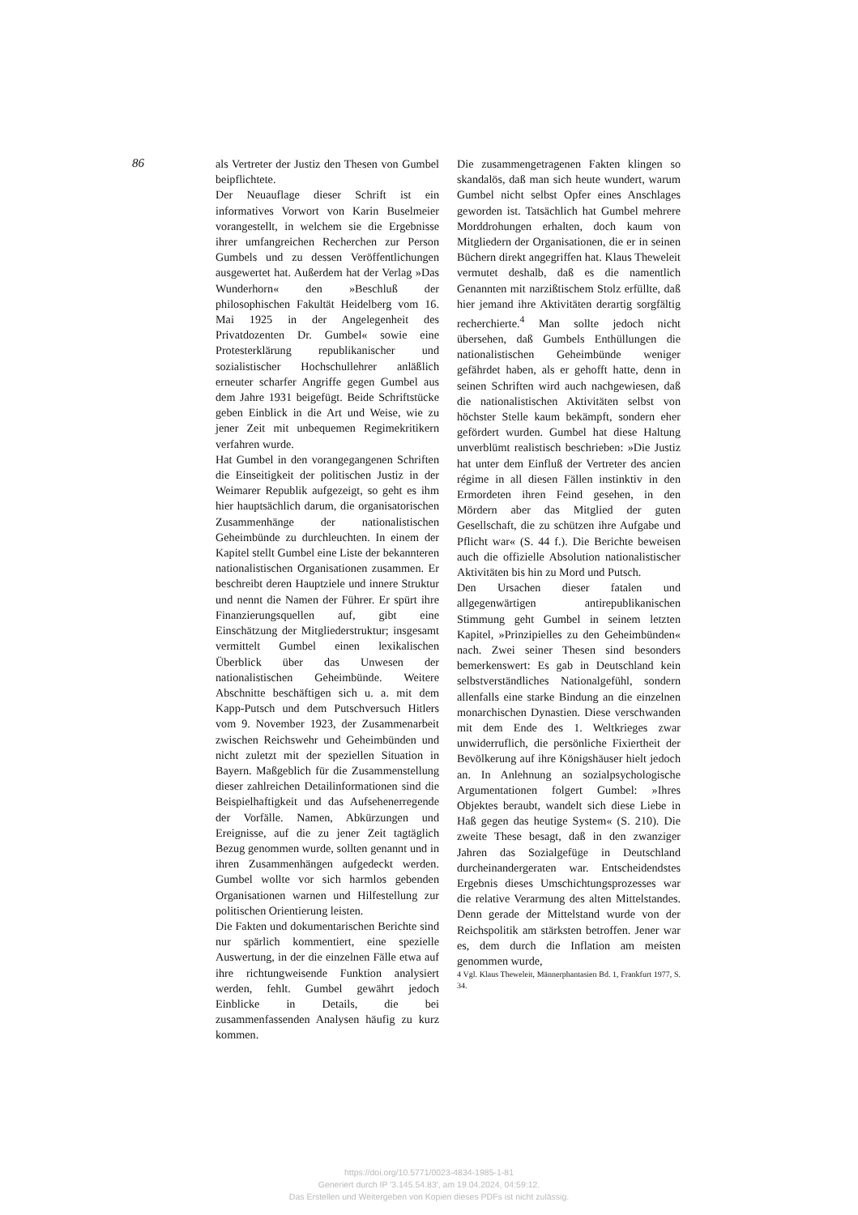86
als Vertreter der Justiz den Thesen von Gumbel beipflichtete.
Der Neuauflage dieser Schrift ist ein informatives Vorwort von Karin Buselmeier vorangestellt, in welchem sie die Ergebnisse ihrer umfangreichen Recherchen zur Person Gumbels und zu dessen Veröffentlichungen ausgewertet hat. Außerdem hat der Verlag »Das Wunderhorn« den »Beschluß der philosophischen Fakultät Heidelberg vom 16. Mai 1925 in der Angelegenheit des Privatdozenten Dr. Gumbel« sowie eine Protesterklärung republikanischer und sozialistischer Hochschullehrer anläßlich erneuter scharfer Angriffe gegen Gumbel aus dem Jahre 1931 beigefügt. Beide Schriftstücke geben Einblick in die Art und Weise, wie zu jener Zeit mit unbequemen Regimekritikern verfahren wurde.
Hat Gumbel in den vorangegangenen Schriften die Einseitigkeit der politischen Justiz in der Weimarer Republik aufgezeigt, so geht es ihm hier hauptsächlich darum, die organisatorischen Zusammenhänge der nationalistischen Geheimbünde zu durchleuchten. In einem der Kapitel stellt Gumbel eine Liste der bekannteren nationalistischen Organisationen zusammen. Er beschreibt deren Hauptziele und innere Struktur und nennt die Namen der Führer. Er spürt ihre Finanzierungsquellen auf, gibt eine Einschätzung der Mitgliederstruktur; insgesamt vermittelt Gumbel einen lexikalischen Überblick über das Unwesen der nationalistischen Geheimbünde. Weitere Abschnitte beschäftigen sich u. a. mit dem Kapp-Putsch und dem Putschversuch Hitlers vom 9. November 1923, der Zusammenarbeit zwischen Reichswehr und Geheimbünden und nicht zuletzt mit der speziellen Situation in Bayern. Maßgeblich für die Zusammenstellung dieser zahlreichen Detailinformationen sind die Beispielhaftigkeit und das Aufsehenerregende der Vorfälle. Namen, Abkürzungen und Ereignisse, auf die zu jener Zeit tagtäglich Bezug genommen wurde, sollten genannt und in ihren Zusammenhängen aufgedeckt werden. Gumbel wollte vor sich harmlos gebenden Organisationen warnen und Hilfestellung zur politischen Orientierung leisten.
Die Fakten und dokumentarischen Berichte sind nur spärlich kommentiert, eine spezielle Auswertung, in der die einzelnen Fälle etwa auf ihre richtungweisende Funktion analysiert werden, fehlt. Gumbel gewährt jedoch Einblicke in Details, die bei zusammenfassenden Analysen häufig zu kurz kommen.
Die zusammengetragenen Fakten klingen so skandalös, daß man sich heute wundert, warum Gumbel nicht selbst Opfer eines Anschlages geworden ist. Tatsächlich hat Gumbel mehrere Morddrohungen erhalten, doch kaum von Mitgliedern der Organisationen, die er in seinen Büchern direkt angegriffen hat. Klaus Theweleit vermutet deshalb, daß es die namentlich Genannten mit narzißtischem Stolz erfüllte, daß hier jemand ihre Aktivitäten derartig sorgfältig recherchierte.<sup>4</sup> Man sollte jedoch nicht übersehen, daß Gumbels Enthüllungen die nationalistischen Geheimbünde weniger gefährdet haben, als er gehofft hatte, denn in seinen Schriften wird auch nachgewiesen, daß die nationalistischen Aktivitäten selbst von höchster Stelle kaum bekämpft, sondern eher gefördert wurden. Gumbel hat diese Haltung unverblümt realistisch beschrieben: »Die Justiz hat unter dem Einfluß der Vertreter des ancien régime in all diesen Fällen instinktiv in den Ermordeten ihren Feind gesehen, in den Mördern aber das Mitglied der guten Gesellschaft, die zu schützen ihre Aufgabe und Pflicht war« (S. 44 f.). Die Berichte beweisen auch die offizielle Absolution nationalistischer Aktivitäten bis hin zu Mord und Putsch.
Den Ursachen dieser fatalen und allgegenwärtigen antirepublikanischen Stimmung geht Gumbel in seinem letzten Kapitel, »Prinzipielles zu den Geheimbünden« nach. Zwei seiner Thesen sind besonders bemerkenswert: Es gab in Deutschland kein selbstverständliches Nationalgefühl, sondern allenfalls eine starke Bindung an die einzelnen monarchischen Dynastien. Diese verschwanden mit dem Ende des 1. Weltkrieges zwar unwiderruflich, die persönliche Fixiertheit der Bevölkerung auf ihre Königshäuser hielt jedoch an. In Anlehnung an sozialpsychologische Argumentationen folgert Gumbel: »Ihres Objektes beraubt, wandelt sich diese Liebe in Haß gegen das heutige System« (S. 210). Die zweite These besagt, daß in den zwanziger Jahren das Sozialgefüge in Deutschland durcheinandergeraten war. Entscheidendstes Ergebnis dieses Umschichtungsprozesses war die relative Verarmung des alten Mittelstandes. Denn gerade der Mittelstand wurde von der Reichspolitik am stärksten betroffen. Jener war es, dem durch die Inflation am meisten genommen wurde,
4 Vgl. Klaus Theweleit, Männerphantasien Bd. 1, Frankfurt 1977, S. 34.
https://doi.org/10.5771/0023-4834-1985-1-81
Generiert durch IP '3.145.54.83', am 19.04.2024, 04:59:12.
Das Erstellen und Weitergeben von Kopien dieses PDFs ist nicht zulässig.